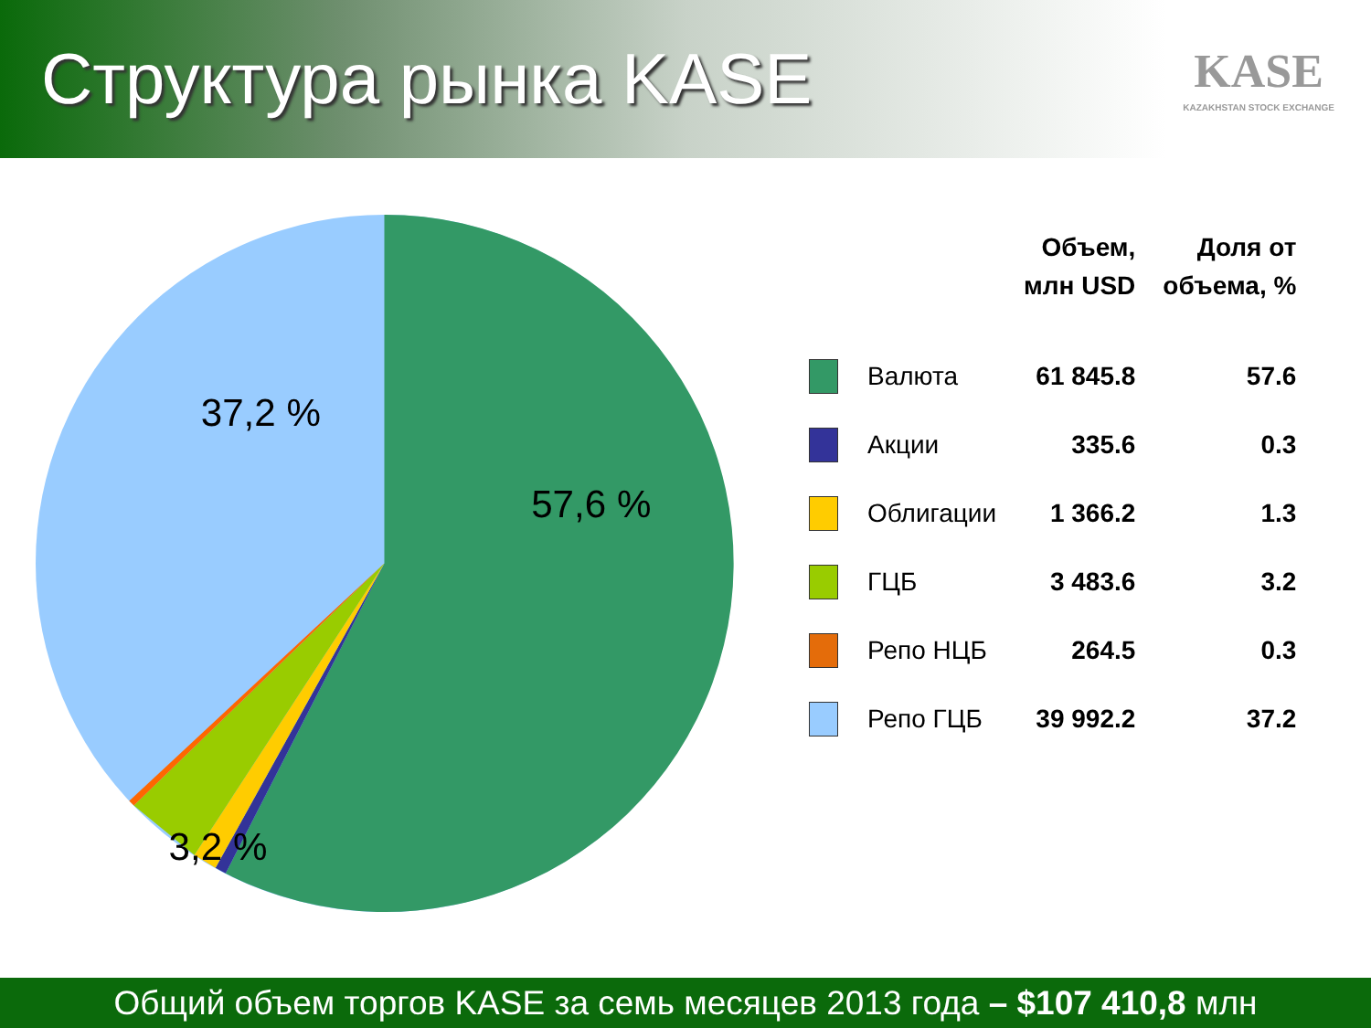Структура рынка KASE
KASE
KAZAKHSTAN STOCK EXCHANGE
37,2 %
57,6 %
3,2 %
| | | Объем, млн USD | Доля от объема, % |
| --- | --- | --- | --- |
| | Валюта | 61 845.8 | 57.6 |
| | Акции | 335.6 | 0.3 |
| | Облигации | 1 366.2 | 1.3 |
| | ГЦБ | 3 483.6 | 3.2 |
| | Репо НЦБ | 264.5 | 0.3 |
| | Репо ГЦБ | 39 992.2 | 37.2 |
Общий объем торгов KASE за семь месяцев 2013 года – $107 410,8 млн